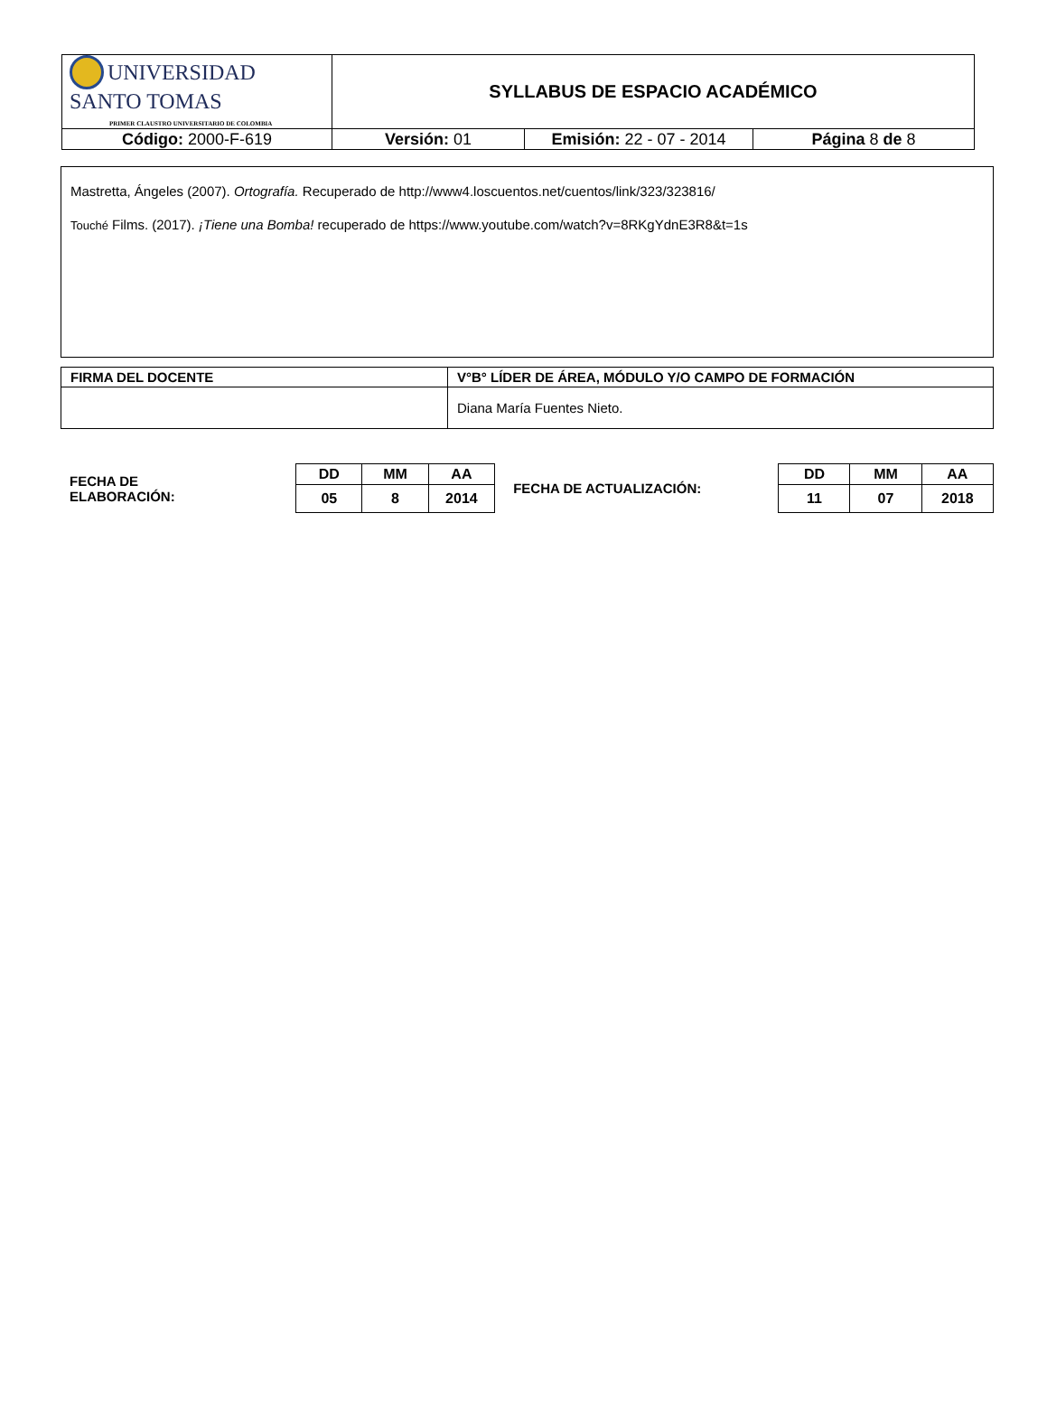| UNIVERSIDAD SANTO TOMAS PRIMER CLAUSTRO UNIVERSITARIO DE COLOMBIA | SYLLABUS DE ESPACIO ACADÉMICO | | |
| Código: 2000-F-619 | Versión: 01 | Emisión: 22 - 07 - 2014 | Página 8 de 8 |
Mastretta, Ángeles (2007). Ortografía. Recuperado de http://www4.loscuentos.net/cuentos/link/323/323816/
Touché Films. (2017). ¡Tiene una Bomba! recuperado de https://www.youtube.com/watch?v=8RKgYdnE3R8&t=1s
| FIRMA DEL DOCENTE | V°B° LÍDER DE ÁREA, MÓDULO Y/O CAMPO DE FORMACIÓN |
| --- | --- |
| | Diana María Fuentes Nieto. |
FECHA DE
ELABORACIÓN:
| DD | MM | AA |
| 05 | 8 | 2014 |
FECHA DE ACTUALIZACIÓN:
| DD | MM | AA |
| 11 | 07 | 2018 |